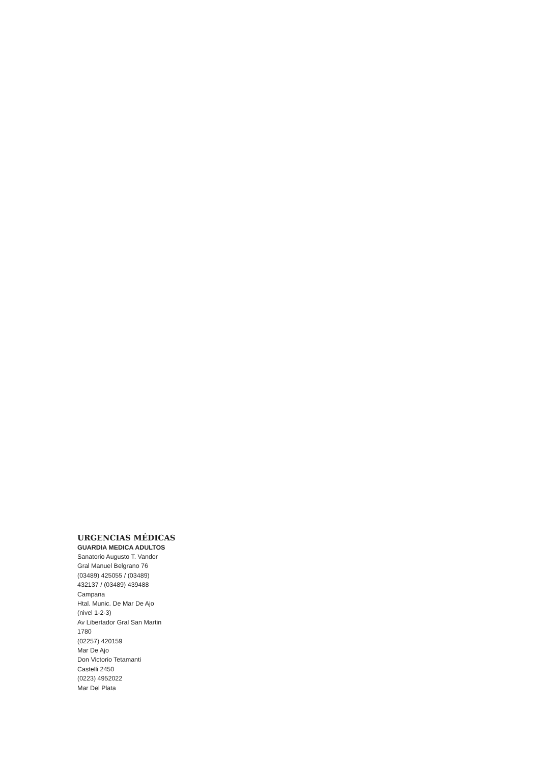URGENCIAS MÉDICAS
GUARDIA MEDICA ADULTOS
Sanatorio Augusto T. Vandor
Gral Manuel Belgrano 76
(03489) 425055 / (03489)
432137 / (03489) 439488
Campana
Htal. Munic. De Mar De Ajo
(nivel 1-2-3)
Av Libertador Gral San Martin
1780
(02257) 420159
Mar De Ajo
Don Victorio Tetamanti
Castelli 2450
(0223) 4952022
Mar Del Plata